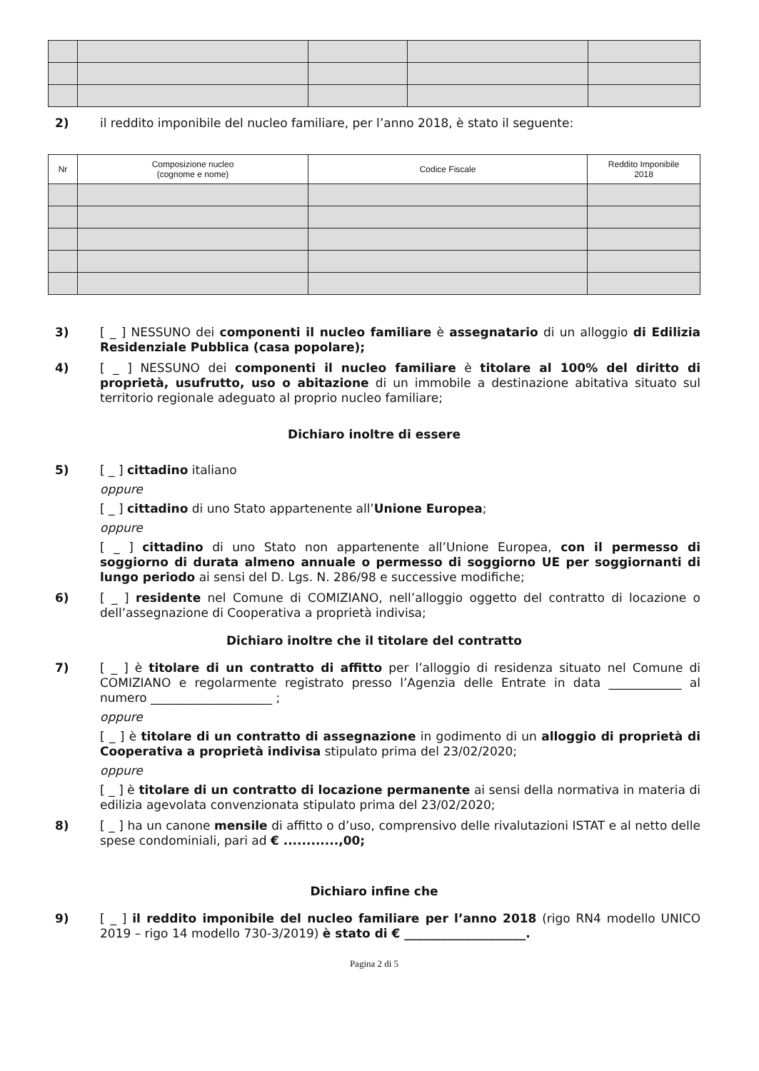2) il reddito imponibile del nucleo familiare, per l’anno 2018, è stato il seguente:
| Nr | Composizione nucleo (cognome e nome) | Codice Fiscale | Reddito Imponibile 2018 |
| --- | --- | --- | --- |
3) [ _ ] NESSUNO dei componenti il nucleo familiare è assegnatario di un alloggio di Edilizia Residenziale Pubblica (casa popolare);
4) [ _ ] NESSUNO dei componenti il nucleo familiare è titolare al 100% del diritto di proprietà, usufrutto, uso o abitazione di un immobile a destinazione abitativa situato sul territorio regionale adeguato al proprio nucleo familiare;
Dichiaro inoltre di essere
5) [ _ ] cittadino italiano
oppure
[ _ ] cittadino di uno Stato appartenente all’Unione Europea;
oppure
[ _ ] cittadino di uno Stato non appartenente all’Unione Europea, con il permesso di soggiorno di durata almeno annuale o permesso di soggiorno UE per soggiornanti di lungo periodo ai sensi del D. Lgs. N. 286/98 e successive modifiche;
6) [ _ ] residente nel Comune di COMIZIANO, nell’alloggio oggetto del contratto di locazione o dell’assegnazione di Cooperativa a proprietà indivisa;
Dichiaro inoltre che il titolare del contratto
7) [ _ ] è titolare di un contratto di affitto per l’alloggio di residenza situato nel Comune di COMIZIANO e regolarmente registrato presso l’Agenzia delle Entrate in data ____________ al numero ____________________ ;
oppure
[ _ ] è titolare di un contratto di assegnazione in godimento di un alloggio di proprietà di Cooperativa a proprietà indivisa stipulato prima del 23/02/2020;
oppure
[ _ ] è titolare di un contratto di locazione permanente ai sensi della normativa in materia di edilizia agevolata convenzionata stipulato prima del 23/02/2020;
8) [ _ ] ha un canone mensile di affitto o d’uso, comprensivo delle rivalutazioni ISTAT e al netto delle spese condominiali, pari ad € ............,00;
Dichiaro infine che
9) [ _ ] il reddito imponibile del nucleo familiare per l’anno 2018 (rigo RN4 modello UNICO 2019 – rigo 14 modello 730-3/2019) è stato di € ____________________.
Pagina 2 di 5